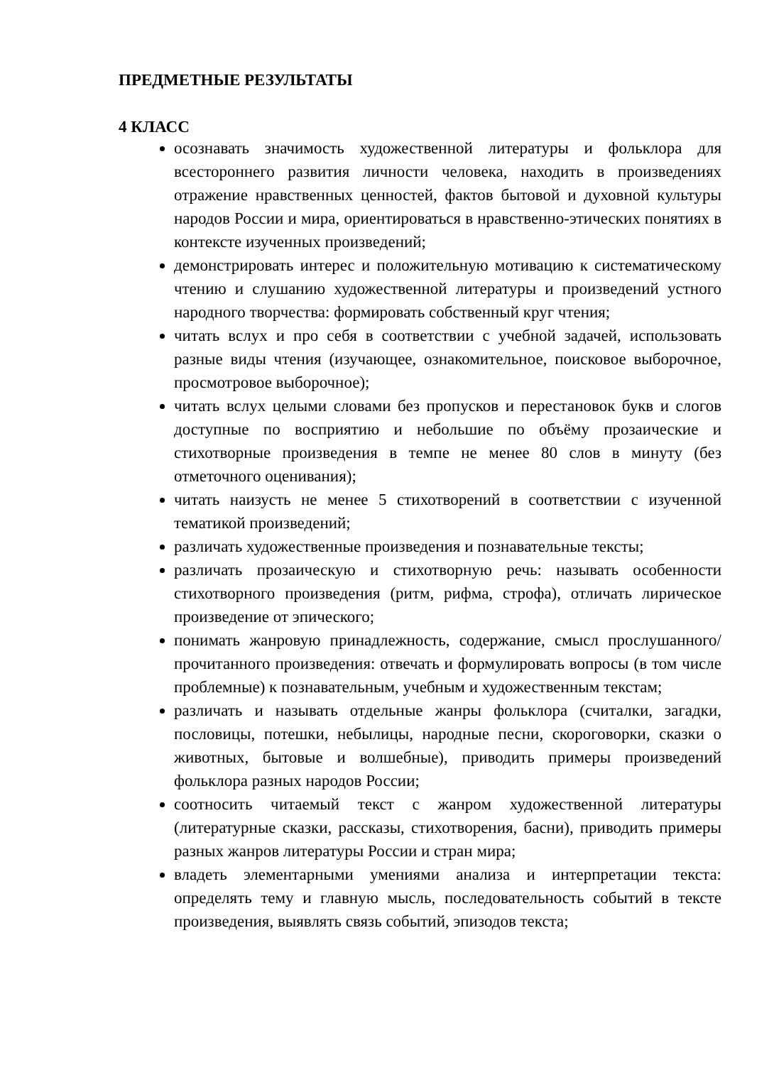ПРЕДМЕТНЫЕ РЕЗУЛЬТАТЫ
4 КЛАСС
осознавать значимость художественной литературы и фольклора для всестороннего развития личности человека, находить в произведениях отражение нравственных ценностей, фактов бытовой и духовной культуры народов России и мира, ориентироваться в нравственно-этических понятиях в контексте изученных произведений;
демонстрировать интерес и положительную мотивацию к систематическому чтению и слушанию художественной литературы и произведений устного народного творчества: формировать собственный круг чтения;
читать вслух и про себя в соответствии с учебной задачей, использовать разные виды чтения (изучающее, ознакомительное, поисковое выборочное, просмотровое выборочное);
читать вслух целыми словами без пропусков и перестановок букв и слогов доступные по восприятию и небольшие по объёму прозаические и стихотворные произведения в темпе не менее 80 слов в минуту (без отметочного оценивания);
читать наизусть не менее 5 стихотворений в соответствии с изученной тематикой произведений;
различать художественные произведения и познавательные тексты;
различать прозаическую и стихотворную речь: называть особенности стихотворного произведения (ритм, рифма, строфа), отличать лирическое произведение от эпического;
понимать жанровую принадлежность, содержание, смысл прослушанного/прочитанного произведения: отвечать и формулировать вопросы (в том числе проблемные) к познавательным, учебным и художественным текстам;
различать и называть отдельные жанры фольклора (считалки, загадки, пословицы, потешки, небылицы, народные песни, скороговорки, сказки о животных, бытовые и волшебные), приводить примеры произведений фольклора разных народов России;
соотносить читаемый текст с жанром художественной литературы (литературные сказки, рассказы, стихотворения, басни), приводить примеры разных жанров литературы России и стран мира;
владеть элементарными умениями анализа и интерпретации текста: определять тему и главную мысль, последовательность событий в тексте произведения, выявлять связь событий, эпизодов текста;